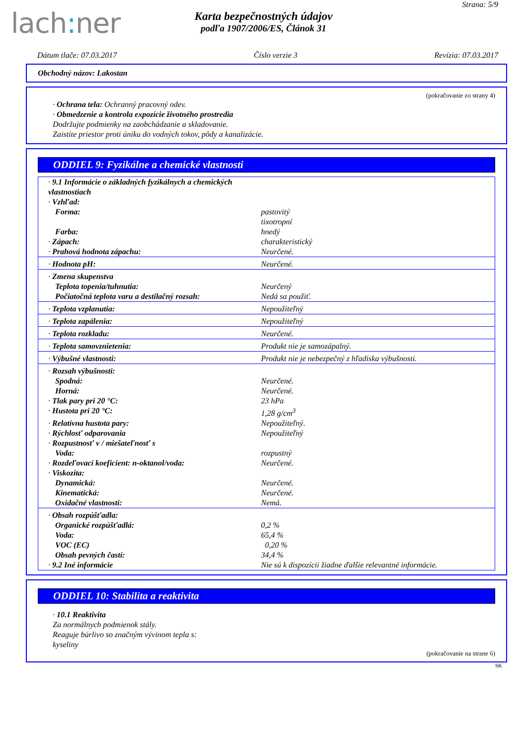lach: ner
Strana: 5/9
Karta bezpečnostných údajov
podľa 1907/2006/ES, Článok 31
Dátum tlače: 07.03.2017 Číslo verzie 3 Revízia: 07.03.2017
Obchodný názov: Lakostan
(pokračovanie zo strany 4)
· Ochrana tela: Ochranný pracovný odev.
· Obmedzenie a kontrola expozície životného prostredia
Dodržujte podmienky na zaobchádzanie a skladovanie.
Zaistite priestor proti úniku do vodných tokov, pôdy a kanalizácie.
ODDIEL 9: Fyzikálne a chemické vlastnosti
| · 9.1 Informácie o základných fyzikálnych a chemických vlastnostiach | |
| · Vzhľad: | |
| Forma: | pastovitý tixotropní |
| Farba: | hnedý |
| · Zápach: | charakteristický |
| · Prahová hodnota zápachu: | Neurčené. |
| · Hodnota pH: | Neurčené. |
| · Zmena skupenstva | |
| Teplota topenia/tuhnutia: | Neurčený |
| Počiatočná teplota varu a destilačný rozsah: | Nedá sa použiť. |
| · Teplota vzplanutia: | Nepoužiteľný |
| · Teplota zapálenia: | Nepoužiteľný |
| · Teplota rozkladu: | Neurčené. |
| · Teplota samovznietenia: | Produkt nie je samozápalný. |
| · Výbušné vlastnosti: | Produkt nie je nebezpečný z hľadiska výbušnosti. |
| · Rozsah výbušnosti: | |
| Spodná: | Neurčené. |
| Horná: | Neurčené. |
| · Tlak pary pri 20 °C: | 23 hPa |
| · Hustota pri 20 °C: | 1,28 g/cm<sup>3</sup> |
| · Relatívna hustota pary: | Nepoužiteľný. |
| · Rýchlosť odparovania | Nepoužiteľný |
| · Rozpustnosť v / miešateľnosť s | |
| Voda: | rozpustný |
| · Rozdeľovací koeficient: n-oktanol/voda: | Neurčené. |
| · Viskozita: | |
| Dynamická: | Neurčené. |
| Kinematická: | Neurčené. |
| Oxidačné vlastnosti: | Nemá. |
| · Obsah rozpúšťadla: | |
| Organické rozpúšťadlá: | 0,2 % |
| Voda: | 65,4 % |
| VOC (EC) | 0,20 % |
| Obsah pevných častí: | 34,4 % |
| · 9.2 Iné informácie | Nie sú k dispozícii žiadne ďalšie relevantné informácie. |
ODDIEL 10: Stabilita a reaktivita
· 10.1 Reaktivita
Za normálnych podmienok stály.
Reaguje búrlivo so značným vývinom tepla s:
kyseliny
(pokračovanie na strane 6)
SK